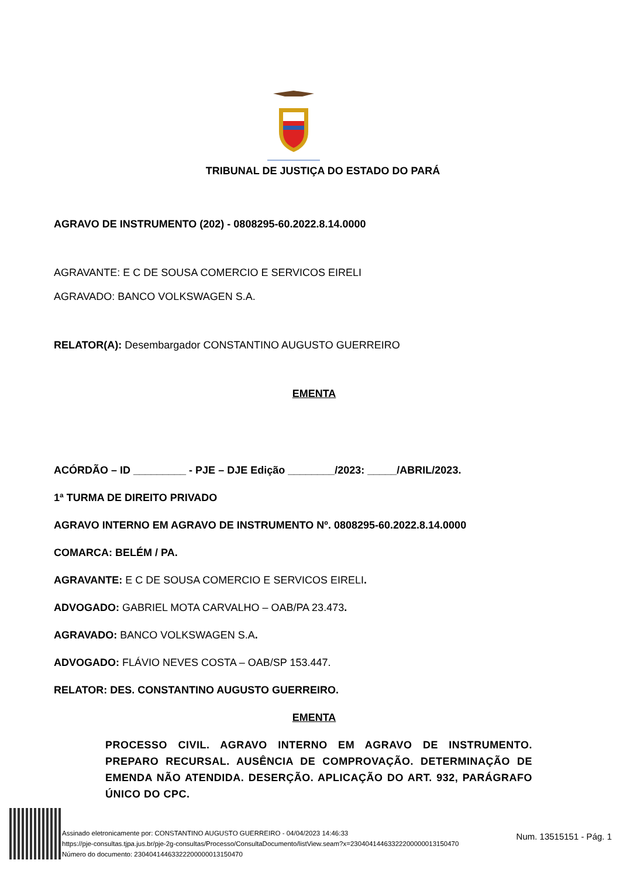TRIBUNAL DE JUSTIÇA DO ESTADO DO PARÁ
AGRAVO DE INSTRUMENTO (202) - 0808295-60.2022.8.14.0000
AGRAVANTE: E C DE SOUSA COMERCIO E SERVICOS EIRELI
AGRAVADO: BANCO VOLKSWAGEN S.A.
RELATOR(A): Desembargador CONSTANTINO AUGUSTO GUERREIRO
EMENTA
ACÓRDÃO – ID _________ - PJE – DJE Edição ________/2023: _____/ABRIL/2023.
1ª TURMA DE DIREITO PRIVADO
AGRAVO INTERNO EM AGRAVO DE INSTRUMENTO Nº. 0808295-60.2022.8.14.0000
COMARCA: BELÉM / PA.
AGRAVANTE: E C DE SOUSA COMERCIO E SERVICOS EIRELI.
ADVOGADO: GABRIEL MOTA CARVALHO – OAB/PA 23.473.
AGRAVADO: BANCO VOLKSWAGEN S.A.
ADVOGADO: FLÁVIO NEVES COSTA – OAB/SP 153.447.
RELATOR: DES. CONSTANTINO AUGUSTO GUERREIRO.
EMENTA
PROCESSO CIVIL. AGRAVO INTERNO EM AGRAVO DE INSTRUMENTO. PREPARO RECURSAL. AUSÊNCIA DE COMPROVAÇÃO. DETERMINAÇÃO DE EMENDA NÃO ATENDIDA. DESERÇÃO. APLICAÇÃO DO ART. 932, PARÁGRAFO ÚNICO DO CPC.
Assinado eletronicamente por: CONSTANTINO AUGUSTO GUERREIRO - 04/04/2023 14:46:33
https://pje-consultas.tjpa.jus.br/pje-2g-consultas/Processo/ConsultaDocumento/listView.seam?x=23040414463322200000013150470
Número do documento: 23040414463322200000013150470
Num. 13515151 - Pág. 1